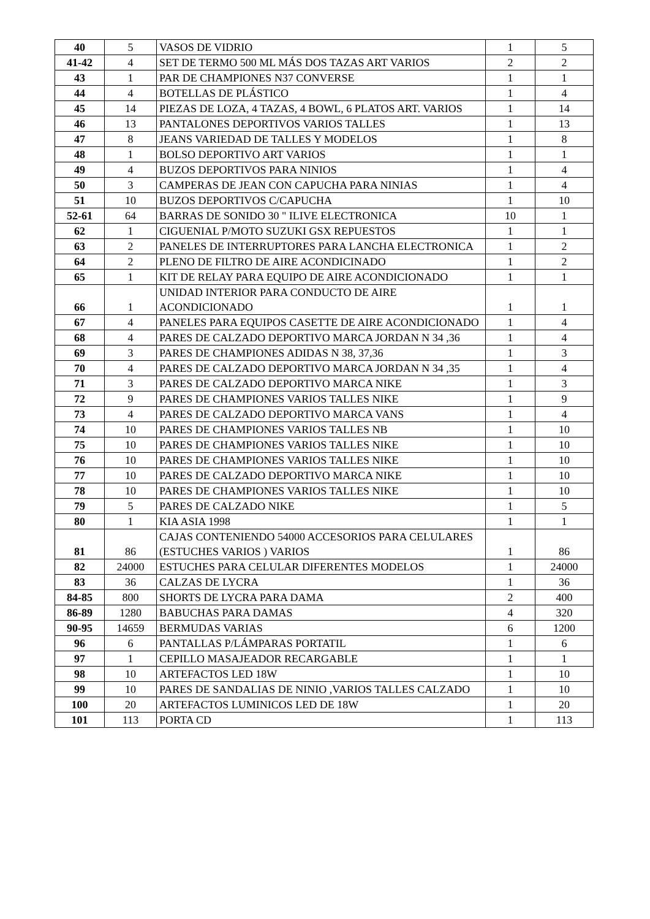| 40 | 5 | VASOS DE VIDRIO | 1 | 5 |
| 41-42 | 4 | SET DE TERMO 500 ML MÁS DOS TAZAS ART VARIOS | 2 | 2 |
| 43 | 1 | PAR DE CHAMPIONES N37 CONVERSE | 1 | 1 |
| 44 | 4 | BOTELLAS DE PLÁSTICO | 1 | 4 |
| 45 | 14 | PIEZAS DE LOZA, 4 TAZAS, 4 BOWL, 6 PLATOS ART. VARIOS | 1 | 14 |
| 46 | 13 | PANTALONES DEPORTIVOS VARIOS TALLES | 1 | 13 |
| 47 | 8 | JEANS VARIEDAD DE TALLES Y MODELOS | 1 | 8 |
| 48 | 1 | BOLSO DEPORTIVO ART VARIOS | 1 | 1 |
| 49 | 4 | BUZOS DEPORTIVOS PARA NINIOS | 1 | 4 |
| 50 | 3 | CAMPERAS DE JEAN CON CAPUCHA PARA NINIAS | 1 | 4 |
| 51 | 10 | BUZOS DEPORTIVOS C/CAPUCHA | 1 | 10 |
| 52-61 | 64 | BARRAS DE SONIDO 30 " ILIVE ELECTRONICA | 10 | 1 |
| 62 | 1 | CIGUENIAL P/MOTO SUZUKI GSX REPUESTOS | 1 | 1 |
| 63 | 2 | PANELES DE INTERRUPTORES PARA LANCHA ELECTRONICA | 1 | 2 |
| 64 | 2 | PLENO DE FILTRO DE AIRE ACONDICINADO | 1 | 2 |
| 65 | 1 | KIT DE RELAY PARA EQUIPO DE AIRE ACONDICIONADO | 1 | 1 |
| 66 | 1 | UNIDAD INTERIOR PARA CONDUCTO DE AIRE ACONDICIONADO | 1 | 1 |
| 67 | 4 | PANELES PARA EQUIPOS CASETTE DE AIRE ACONDICIONADO | 1 | 4 |
| 68 | 4 | PARES DE CALZADO DEPORTIVO MARCA JORDAN N 34 ,36 | 1 | 4 |
| 69 | 3 | PARES DE CHAMPIONES ADIDAS N 38, 37,36 | 1 | 3 |
| 70 | 4 | PARES DE CALZADO DEPORTIVO MARCA JORDAN N 34 ,35 | 1 | 4 |
| 71 | 3 | PARES DE CALZADO DEPORTIVO MARCA NIKE | 1 | 3 |
| 72 | 9 | PARES DE CHAMPIONES VARIOS TALLES NIKE | 1 | 9 |
| 73 | 4 | PARES DE CALZADO DEPORTIVO MARCA VANS | 1 | 4 |
| 74 | 10 | PARES DE CHAMPIONES VARIOS TALLES NB | 1 | 10 |
| 75 | 10 | PARES DE CHAMPIONES VARIOS TALLES NIKE | 1 | 10 |
| 76 | 10 | PARES DE CHAMPIONES VARIOS TALLES NIKE | 1 | 10 |
| 77 | 10 | PARES DE CALZADO DEPORTIVO MARCA NIKE | 1 | 10 |
| 78 | 10 | PARES DE CHAMPIONES VARIOS TALLES NIKE | 1 | 10 |
| 79 | 5 | PARES DE CALZADO NIKE | 1 | 5 |
| 80 | 1 | KIA ASIA 1998 | 1 | 1 |
| 81 | 86 | CAJAS CONTENIENDO 54000 ACCESORIOS PARA CELULARES (ESTUCHES VARIOS ) VARIOS | 1 | 86 |
| 82 | 24000 | ESTUCHES PARA CELULAR DIFERENTES MODELOS | 1 | 24000 |
| 83 | 36 | CALZAS DE LYCRA | 1 | 36 |
| 84-85 | 800 | SHORTS DE LYCRA PARA DAMA | 2 | 400 |
| 86-89 | 1280 | BABUCHAS PARA DAMAS | 4 | 320 |
| 90-95 | 14659 | BERMUDAS VARIAS | 6 | 1200 |
| 96 | 6 | PANTALLAS P/LÁMPARAS PORTATIL | 1 | 6 |
| 97 | 1 | CEPILLO MASAJEADOR RECARGABLE | 1 | 1 |
| 98 | 10 | ARTEFACTOS LED 18W | 1 | 10 |
| 99 | 10 | PARES DE SANDALIAS DE NINIO ,VARIOS TALLES CALZADO | 1 | 10 |
| 100 | 20 | ARTEFACTOS LUMINICOS LED DE 18W | 1 | 20 |
| 101 | 113 | PORTA CD | 1 | 113 |